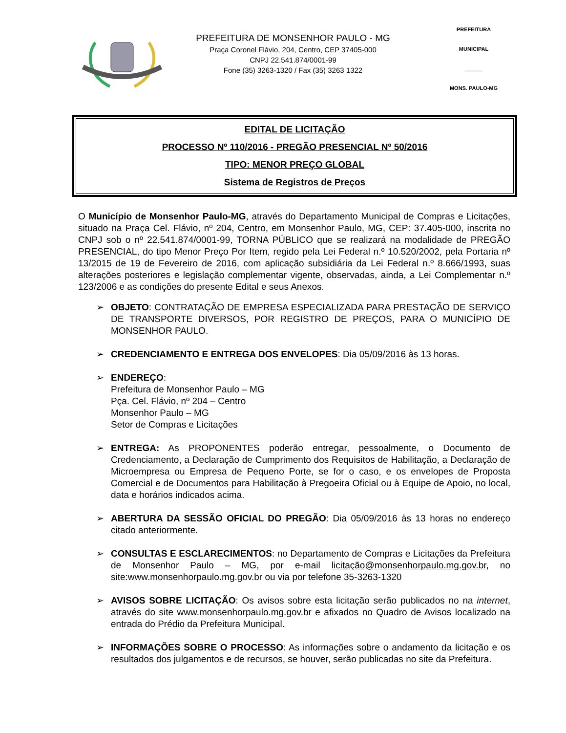PREFEITURA DE MONSENHOR PAULO - MG
Praça Coronel Flávio, 204, Centro, CEP 37405-000
CNPJ 22.541.874/0001-99
Fone (35) 3263-1320 / Fax (35) 3263 1322
PREFEITURA MUNICIPAL
______
MONS. PAULO-MG
EDITAL DE LICITAÇÃO
PROCESSO Nº 110/2016 - PREGÃO PRESENCIAL Nº 50/2016
TIPO: MENOR PREÇO GLOBAL
Sistema de Registros de Preços
O Município de Monsenhor Paulo-MG, através do Departamento Municipal de Compras e Licitações, situado na Praça Cel. Flávio, nº 204, Centro, em Monsenhor Paulo, MG, CEP: 37.405-000, inscrita no CNPJ sob o nº 22.541.874/0001-99, TORNA PÚBLICO que se realizará na modalidade de PREGÃO PRESENCIAL, do tipo Menor Preço Por Item, regido pela Lei Federal n.º 10.520/2002, pela Portaria nº 13/2015 de 19 de Fevereiro de 2016, com aplicação subsidiária da Lei Federal n.º 8.666/1993, suas alterações posteriores e legislação complementar vigente, observadas, ainda, a Lei Complementar n.º 123/2006 e as condições do presente Edital e seus Anexos.
➢ OBJETO: CONTRATAÇÃO DE EMPRESA ESPECIALIZADA PARA PRESTAÇÃO DE SERVIÇO DE TRANSPORTE DIVERSOS, POR REGISTRO DE PREÇOS, PARA O MUNICÍPIO DE MONSENHOR PAULO.
➢ CREDENCIAMENTO E ENTREGA DOS ENVELOPES: Dia 05/09/2016 às 13 horas.
➢ ENDEREÇO:
Prefeitura de Monsenhor Paulo – MG
Pça. Cel. Flávio, nº 204 – Centro
Monsenhor Paulo – MG
Setor de Compras e Licitações
➢ ENTREGA: As PROPONENTES poderão entregar, pessoalmente, o Documento de Credenciamento, a Declaração de Cumprimento dos Requisitos de Habilitação, a Declaração de Microempresa ou Empresa de Pequeno Porte, se for o caso, e os envelopes de Proposta Comercial e de Documentos para Habilitação à Pregoeira Oficial ou à Equipe de Apoio, no local, data e horários indicados acima.
➢ ABERTURA DA SESSÃO OFICIAL DO PREGÃO: Dia 05/09/2016 às 13 horas no endereço citado anteriormente.
➢ CONSULTAS E ESCLARECIMENTOS: no Departamento de Compras e Licitações da Prefeitura de Monsenhor Paulo – MG, por e-mail licitação@monsenhorpaulo.mg.gov.br, no site:www.monsenhorpaulo.mg.gov.br ou via por telefone 35-3263-1320
➢ AVISOS SOBRE LICITAÇÃO: Os avisos sobre esta licitação serão publicados no na internet, através do site www.monsenhorpaulo.mg.gov.br e afixados no Quadro de Avisos localizado na entrada do Prédio da Prefeitura Municipal.
➢ INFORMAÇÕES SOBRE O PROCESSO: As informações sobre o andamento da licitação e os resultados dos julgamentos e de recursos, se houver, serão publicadas no site da Prefeitura.